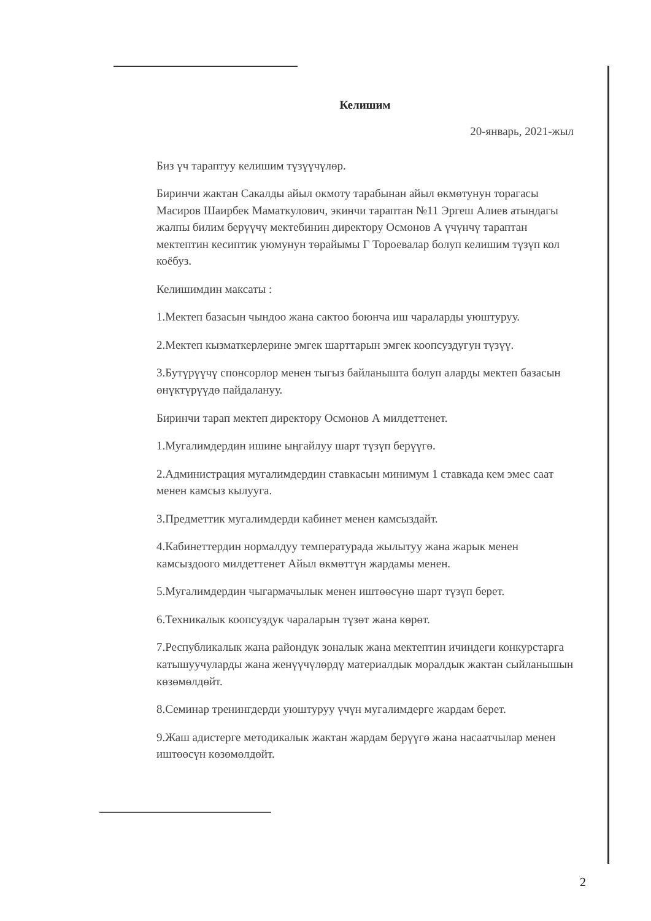Келишим
20-январь, 2021-жыл
Биз үч тараптуу келишим түзүүчүлөр.
Биринчи жактан Сакалды айыл окмоту тарабынан айыл өкмөтунун торагасы Масиров Шаирбек Маматкулович, экинчи тараптан №11 Эргеш Алиев атындагы жалпы билим берүүчү мектебинин директору Осмонов А үчүнчү тараптан мектептин кесиптик уюмунун төрайымы Г Тороевалар болуп келишим түзүп кол коёбуз.
Келишимдин максаты :
1.Мектеп базасын чындоо жана сактоо боюнча иш чараларды уюштуруу.
2.Мектеп кызматкерлерине эмгек шарттарын эмгек коопсуздугун түзүү.
3.Бутүрүүчү спонсорлор менен тыгыз байланышта болуп аларды мектеп базасын өнүктүрүүдө пайдалануу.
Биринчи тарап мектеп директору Осмонов А милдеттенет.
1.Мугалимдердин ишине ыңгайлуу шарт түзүп берүүгө.
2.Администрация мугалимдердин ставкасын минимум 1 ставкада кем эмес саат менен камсыз кылууга.
3.Предметтик мугалимдерди кабинет менен камсыздайт.
4.Кабинеттердин нормалдуу температурада жылытуу жана жарык менен камсыздоого милдеттенет Айыл өкмөттүн жардамы менен.
5.Мугалимдердин чыгармачылык менен иштөөсүнө шарт түзүп берет.
6.Техникалык коопсуздук чараларын түзөт жана көрөт.
7.Республикалык жана райондук зоналык жана мектептин ичиндеги конкурстарга катышуучуларды жана женүүчүлөрдү материалдык моралдык жактан сыйланышын көзөмөлдөйт.
8.Семинар тренингдерди уюштуруу үчүн мугалимдерге жардам берет.
9.Жаш адистерге методикалык жактан жардам берүүгө жана насаатчылар менен иштөөсүн көзөмөлдөйт.
2